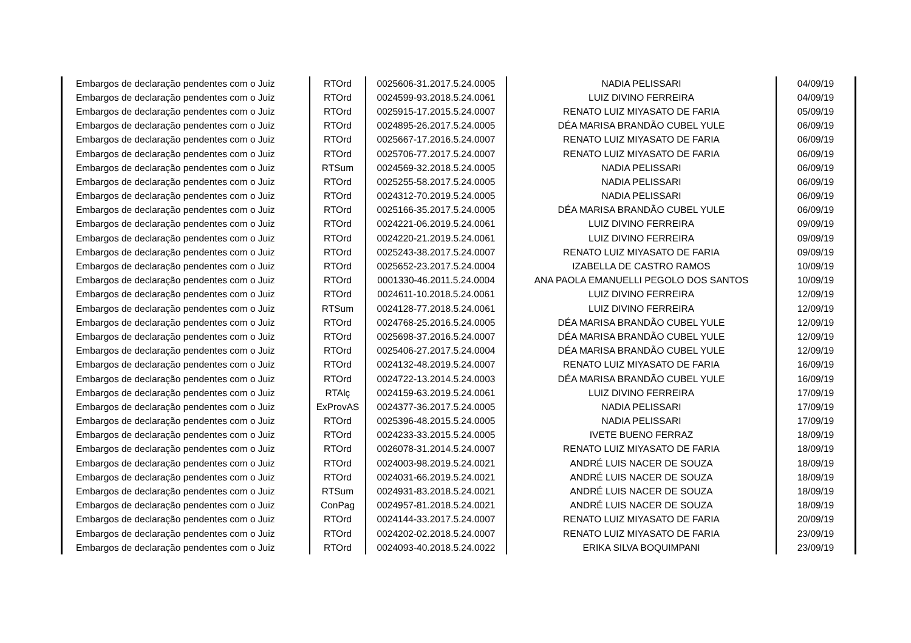| Embargos de declaração pendentes com o Juiz | RTOrd | 0025606-31.2017.5.24.0005 | NADIA PELISSARI | 04/09/19 |
| Embargos de declaração pendentes com o Juiz | RTOrd | 0024599-93.2018.5.24.0061 | LUIZ DIVINO FERREIRA | 04/09/19 |
| Embargos de declaração pendentes com o Juiz | RTOrd | 0025915-17.2015.5.24.0007 | RENATO LUIZ MIYASATO DE FARIA | 05/09/19 |
| Embargos de declaração pendentes com o Juiz | RTOrd | 0024895-26.2017.5.24.0005 | DÉA MARISA BRANDÃO CUBEL YULE | 06/09/19 |
| Embargos de declaração pendentes com o Juiz | RTOrd | 0025667-17.2016.5.24.0007 | RENATO LUIZ MIYASATO DE FARIA | 06/09/19 |
| Embargos de declaração pendentes com o Juiz | RTOrd | 0025706-77.2017.5.24.0007 | RENATO LUIZ MIYASATO DE FARIA | 06/09/19 |
| Embargos de declaração pendentes com o Juiz | RTSum | 0024569-32.2018.5.24.0005 | NADIA PELISSARI | 06/09/19 |
| Embargos de declaração pendentes com o Juiz | RTOrd | 0025255-58.2017.5.24.0005 | NADIA PELISSARI | 06/09/19 |
| Embargos de declaração pendentes com o Juiz | RTOrd | 0024312-70.2019.5.24.0005 | NADIA PELISSARI | 06/09/19 |
| Embargos de declaração pendentes com o Juiz | RTOrd | 0025166-35.2017.5.24.0005 | DÉA MARISA BRANDÃO CUBEL YULE | 06/09/19 |
| Embargos de declaração pendentes com o Juiz | RTOrd | 0024221-06.2019.5.24.0061 | LUIZ DIVINO FERREIRA | 09/09/19 |
| Embargos de declaração pendentes com o Juiz | RTOrd | 0024220-21.2019.5.24.0061 | LUIZ DIVINO FERREIRA | 09/09/19 |
| Embargos de declaração pendentes com o Juiz | RTOrd | 0025243-38.2017.5.24.0007 | RENATO LUIZ MIYASATO DE FARIA | 09/09/19 |
| Embargos de declaração pendentes com o Juiz | RTOrd | 0025652-23.2017.5.24.0004 | IZABELLA DE CASTRO RAMOS | 10/09/19 |
| Embargos de declaração pendentes com o Juiz | RTOrd | 0001330-46.2011.5.24.0004 | ANA PAOLA EMANUELLI PEGOLO DOS SANTOS | 10/09/19 |
| Embargos de declaração pendentes com o Juiz | RTOrd | 0024611-10.2018.5.24.0061 | LUIZ DIVINO FERREIRA | 12/09/19 |
| Embargos de declaração pendentes com o Juiz | RTSum | 0024128-77.2018.5.24.0061 | LUIZ DIVINO FERREIRA | 12/09/19 |
| Embargos de declaração pendentes com o Juiz | RTOrd | 0024768-25.2016.5.24.0005 | DÉA MARISA BRANDÃO CUBEL YULE | 12/09/19 |
| Embargos de declaração pendentes com o Juiz | RTOrd | 0025698-37.2016.5.24.0007 | DÉA MARISA BRANDÃO CUBEL YULE | 12/09/19 |
| Embargos de declaração pendentes com o Juiz | RTOrd | 0025406-27.2017.5.24.0004 | DÉA MARISA BRANDÃO CUBEL YULE | 12/09/19 |
| Embargos de declaração pendentes com o Juiz | RTOrd | 0024132-48.2019.5.24.0007 | RENATO LUIZ MIYASATO DE FARIA | 16/09/19 |
| Embargos de declaração pendentes com o Juiz | RTOrd | 0024722-13.2014.5.24.0003 | DÉA MARISA BRANDÃO CUBEL YULE | 16/09/19 |
| Embargos de declaração pendentes com o Juiz | RTAlç | 0024159-63.2019.5.24.0061 | LUIZ DIVINO FERREIRA | 17/09/19 |
| Embargos de declaração pendentes com o Juiz | ExProvAS | 0024377-36.2017.5.24.0005 | NADIA PELISSARI | 17/09/19 |
| Embargos de declaração pendentes com o Juiz | RTOrd | 0025396-48.2015.5.24.0005 | NADIA PELISSARI | 17/09/19 |
| Embargos de declaração pendentes com o Juiz | RTOrd | 0024233-33.2015.5.24.0005 | IVETE BUENO FERRAZ | 18/09/19 |
| Embargos de declaração pendentes com o Juiz | RTOrd | 0026078-31.2014.5.24.0007 | RENATO LUIZ MIYASATO DE FARIA | 18/09/19 |
| Embargos de declaração pendentes com o Juiz | RTOrd | 0024003-98.2019.5.24.0021 | ANDRÉ LUIS NACER DE SOUZA | 18/09/19 |
| Embargos de declaração pendentes com o Juiz | RTOrd | 0024031-66.2019.5.24.0021 | ANDRÉ LUIS NACER DE SOUZA | 18/09/19 |
| Embargos de declaração pendentes com o Juiz | RTSum | 0024931-83.2018.5.24.0021 | ANDRÉ LUIS NACER DE SOUZA | 18/09/19 |
| Embargos de declaração pendentes com o Juiz | ConPag | 0024957-81.2018.5.24.0021 | ANDRÉ LUIS NACER DE SOUZA | 18/09/19 |
| Embargos de declaração pendentes com o Juiz | RTOrd | 0024144-33.2017.5.24.0007 | RENATO LUIZ MIYASATO DE FARIA | 20/09/19 |
| Embargos de declaração pendentes com o Juiz | RTOrd | 0024202-02.2018.5.24.0007 | RENATO LUIZ MIYASATO DE FARIA | 23/09/19 |
| Embargos de declaração pendentes com o Juiz | RTOrd | 0024093-40.2018.5.24.0022 | ERIKA SILVA BOQUIMPANI | 23/09/19 |